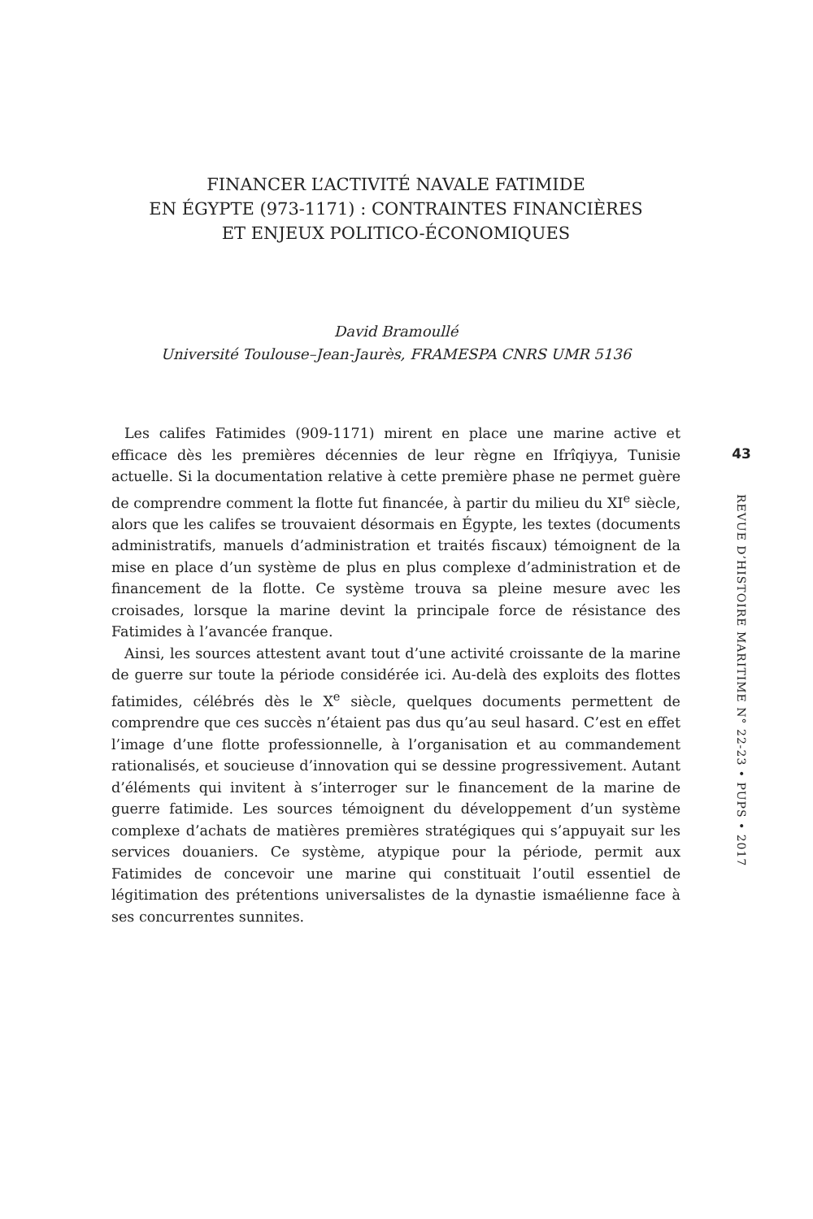FINANCER L’ACTIVITÉ NAVALE FATIMIDE
EN ÉGYPTE (973-1171) : CONTRAINTES FINANCIÈRES
ET ENJEUX POLITICO-ÉCONOMIQUES
David Bramoullé
Université Toulouse–Jean-Jaurès, FRAMESPA CNRS UMR 5136
Les califes Fatimides (909-1171) mirent en place une marine active et efficace dès les premières décennies de leur règne en Ifrîqiyya, Tunisie actuelle. Si la documentation relative à cette première phase ne permet guère de comprendre comment la flotte fut financée, à partir du milieu du XI<sup>e</sup> siècle, alors que les califes se trouvaient désormais en Égypte, les textes (documents administratifs, manuels d’administration et traités fiscaux) témoignent de la mise en place d’un système de plus en plus complexe d’administration et de financement de la flotte. Ce système trouva sa pleine mesure avec les croisades, lorsque la marine devint la principale force de résistance des Fatimides à l’avancée franque.
Ainsi, les sources attestent avant tout d’une activité croissante de la marine de guerre sur toute la période considérée ici. Au-delà des exploits des flottes fatimides, célébrés dès le X<sup>e</sup> siècle, quelques documents permettent de comprendre que ces succès n’étaient pas dus qu’au seul hasard. C’est en effet l’image d’une flotte professionnelle, à l’organisation et au commandement rationalisés, et soucieuse d’innovation qui se dessine progressivement. Autant d’éléments qui invitent à s’interroger sur le financement de la marine de guerre fatimide. Les sources témoignent du développement d’un système complexe d’achats de matières premières stratégiques qui s’appuyait sur les services douaniers. Ce système, atypique pour la période, permit aux Fatimides de concevoir une marine qui constituait l’outil essentiel de légitimation des prétentions universalistes de la dynastie ismaélienne face à ses concurrentes sunnites.
43
REVUE D’HISTOIRE MARITIME N° 22-23 • PUPS • 2017